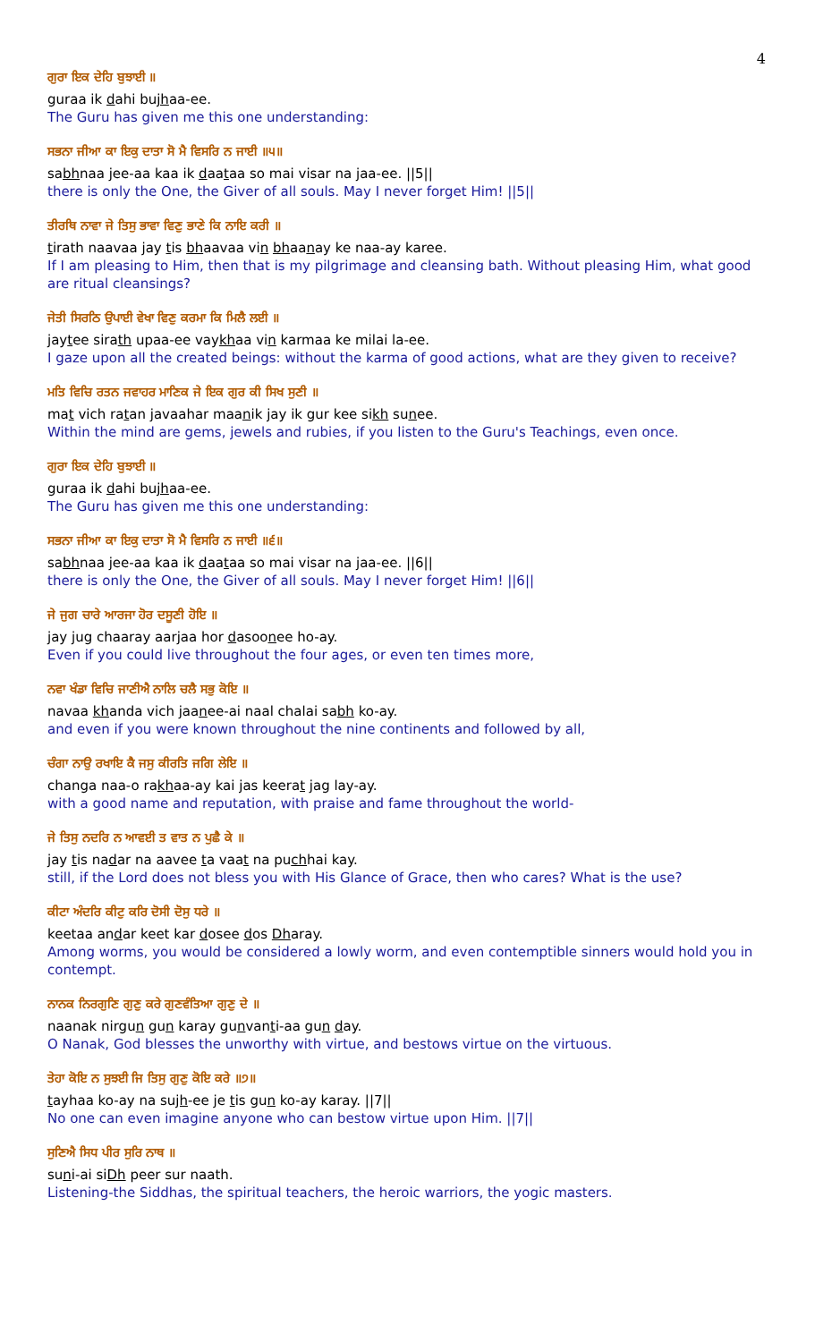4
ਗੁਰਾ ਇਕ ਦੇਹਿ ਬੁਝਾਈ ॥
guraa ik dahi bujhaa-ee.
The Guru has given me this one understanding:
ਸਭਨਾ ਜੀਆ ਕਾ ਇਕੁ ਦਾਤਾ ਸੋ ਮੈ ਵਿਸਰਿ ਨ ਜਾਈ ॥੫॥
sabhnaa jee-aa kaa ik daataa so mai visar na jaa-ee. ||5||
there is only the One, the Giver of all souls. May I never forget Him! ||5||
ਤੀਰਥਿ ਨਾਵਾ ਜੇ ਤਿਸੁ ਭਾਵਾ ਵਿਣੁ ਭਾਣੇ ਕਿ ਨਾਇ ਕਰੀ ॥
tirath naavaa jay tis bhaavaa vin bhaanay ke naa-ay karee.
If I am pleasing to Him, then that is my pilgrimage and cleansing bath. Without pleasing Him, what good are ritual cleansings?
ਜੇਤੀ ਸਿਰਠਿ ਉਪਾਈ ਵੇਖਾ ਵਿਣੁ ਕਰਮਾ ਕਿ ਮਿਲੈ ਲਈ ॥
jaytee sirath upaa-ee vaykhaa vin karmaa ke milai la-ee.
I gaze upon all the created beings: without the karma of good actions, what are they given to receive?
ਮਤਿ ਵਿਚਿ ਰਤਨ ਜਵਾਹਰ ਮਾਣਿਕ ਜੇ ਇਕ ਗੁਰ ਕੀ ਸਿਖ ਸੁਣੀ ॥
mat vich ratan javaahar maanik jay ik gur kee sikh sunee.
Within the mind are gems, jewels and rubies, if you listen to the Guru's Teachings, even once.
ਗੁਰਾ ਇਕ ਦੇਹਿ ਬੁਝਾਈ ॥
guraa ik dahi bujhaa-ee.
The Guru has given me this one understanding:
ਸਭਨਾ ਜੀਆ ਕਾ ਇਕੁ ਦਾਤਾ ਸੋ ਮੈ ਵਿਸਰਿ ਨ ਜਾਈ ॥੬॥
sabhnaa jee-aa kaa ik daataa so mai visar na jaa-ee. ||6||
there is only the One, the Giver of all souls. May I never forget Him! ||6||
ਜੇ ਜੁਗ ਚਾਰੇ ਆਰਜਾ ਹੋਰ ਦਸੂਣੀ ਹੋਇ ॥
jay jug chaaray aarjaa hor dasoonee ho-ay.
Even if you could live throughout the four ages, or even ten times more,
ਨਵਾ ਖੰਡਾ ਵਿਚਿ ਜਾਣੀਐ ਨਾਲਿ ਚਲੈ ਸਭੁ ਕੋਇ ॥
navaa khanda vich jaanee-ai naal chalai sabh ko-ay.
and even if you were known throughout the nine continents and followed by all,
ਚੰਗਾ ਨਾਉ ਰਖਾਇ ਕੈ ਜਸੁ ਕੀਰਤਿ ਜਗਿ ਲੇਇ ॥
changa naa-o rakhaa-ay kai jas keerat jag lay-ay.
with a good name and reputation, with praise and fame throughout the world-
ਜੇ ਤਿਸੁ ਨਦਰਿ ਨ ਆਵਈ ਤ ਵਾਤ ਨ ਪੁਛੈ ਕੇ ॥
jay tis nadar na aavee ta vaat na puchhai kay.
still, if the Lord does not bless you with His Glance of Grace, then who cares? What is the use?
ਕੀਟਾ ਅੰਦਰਿ ਕੀਟੁ ਕਰਿ ਦੋਸੀ ਦੋਸੁ ਧਰੇ ॥
keetaa andar keet kar dosee dos Dharay.
Among worms, you would be considered a lowly worm, and even contemptible sinners would hold you in contempt.
ਨਾਨਕ ਨਿਰਗੁਣਿ ਗੁਣੁ ਕਰੇ ਗੁਣਵੰਤਿਆ ਗੁਣੁ ਦੇ ॥
naanak nirgun gun karay gunvanti-aa gun day.
O Nanak, God blesses the unworthy with virtue, and bestows virtue on the virtuous.
ਤੇਹਾ ਕੋਇ ਨ ਸੁਝਈ ਜਿ ਤਿਸੁ ਗੁਣੁ ਕੋਇ ਕਰੇ ॥੭॥
tayhaa ko-ay na sujh-ee je tis gun ko-ay karay. ||7||
No one can even imagine anyone who can bestow virtue upon Him. ||7||
ਸੁਣਿਐ ਸਿਧ ਪੀਰ ਸੁਰਿ ਨਾਥ ॥
suni-ai siDh peer sur naath.
Listening-the Siddhas, the spiritual teachers, the heroic warriors, the yogic masters.